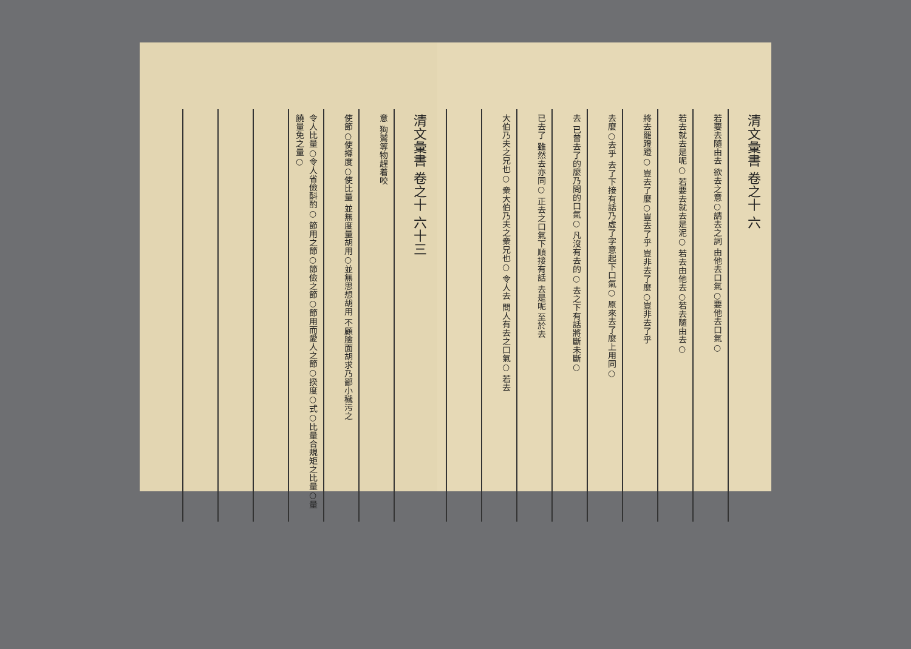清文彙書 卷之十 六十三
意 狗鷲等物趕着咬
使節○使撙度○使比量 並無度量胡用○並無思想胡用 不顧臉面胡求乃鄙小穢污之
令人比量○令人省儉酙酌○ 節用之節○節儉之節○節用而愛人之節○揆度○式○比量合規矩之比量○量饒量免之量○
清文彙書 卷之十 六
若要去隨由去 欲去之意○請去之詞 由他去口氣○要他去口氣○
若去就去是呢○ 若要去就去是泥○ 若去由他去○若去隨由去○
將去罷蹬蹬○ 豈去了麼○豈去了乎 豈非去了麼○豈非去了乎
去麼○去乎 去了下接有話乃虛了字意起下口氣○ 原來去了麼上用同○
去 已曾去了的麼乃問的口氣○ 凡沒有去的○ 去之下有話將斷未斷○
已去了 雖然去亦同○ 正去之口氣下順接有話 去是呢 至於去
大伯乃夫之兄也○ 衆大伯乃夫之衆兄也○ 令人去 問人有去之口氣○ 若去